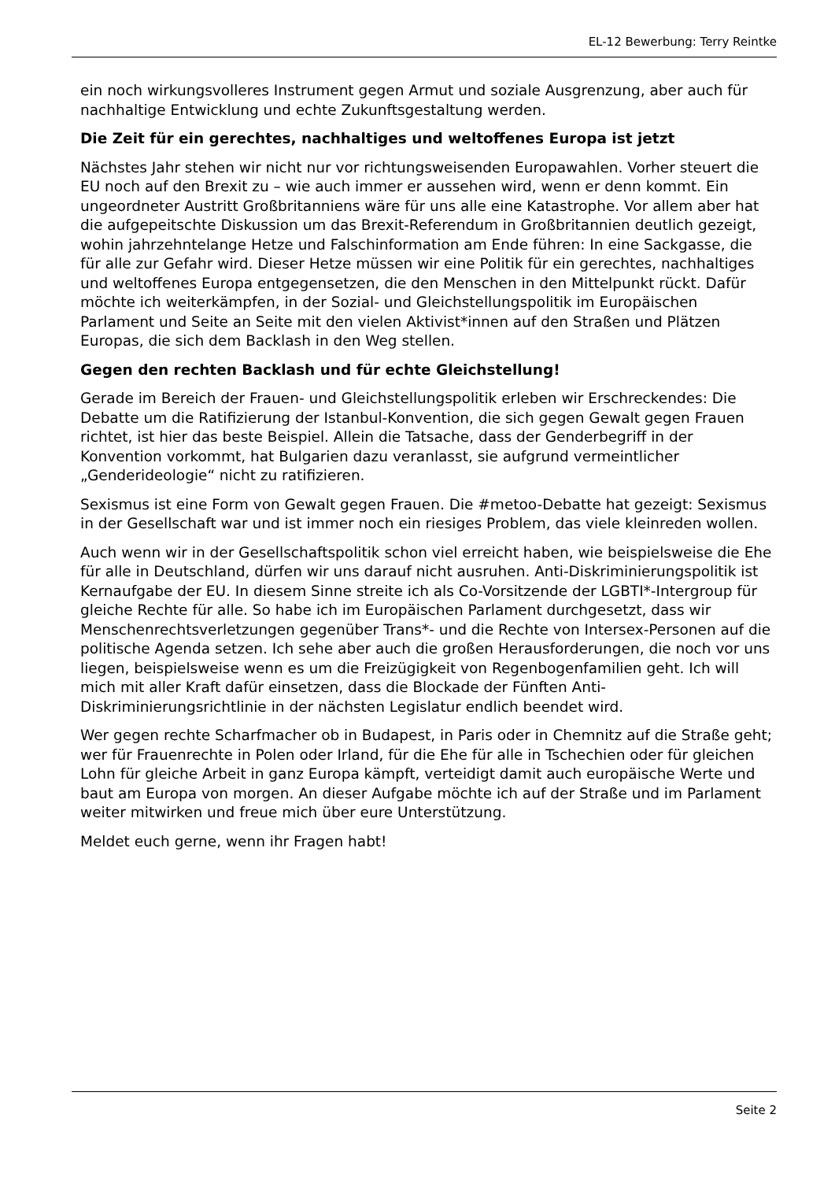EL-12 Bewerbung: Terry Reintke
ein noch wirkungsvolleres Instrument gegen Armut und soziale Ausgrenzung, aber auch für nachhaltige Entwicklung und echte Zukunftsgestaltung werden.
Die Zeit für ein gerechtes, nachhaltiges und weltoffenes Europa ist jetzt
Nächstes Jahr stehen wir nicht nur vor richtungsweisenden Europawahlen. Vorher steuert die EU noch auf den Brexit zu – wie auch immer er aussehen wird, wenn er denn kommt. Ein ungeordneter Austritt Großbritanniens wäre für uns alle eine Katastrophe. Vor allem aber hat die aufgepeitschte Diskussion um das Brexit-Referendum in Großbritannien deutlich gezeigt, wohin jahrzehntelange Hetze und Falschinformation am Ende führen: In eine Sackgasse, die für alle zur Gefahr wird. Dieser Hetze müssen wir eine Politik für ein gerechtes, nachhaltiges und weltoffenes Europa entgegensetzen, die den Menschen in den Mittelpunkt rückt. Dafür möchte ich weiterkämpfen, in der Sozial- und Gleichstellungspolitik im Europäischen Parlament und Seite an Seite mit den vielen Aktivist*innen auf den Straßen und Plätzen Europas, die sich dem Backlash in den Weg stellen.
Gegen den rechten Backlash und für echte Gleichstellung!
Gerade im Bereich der Frauen- und Gleichstellungspolitik erleben wir Erschreckendes: Die Debatte um die Ratifizierung der Istanbul-Konvention, die sich gegen Gewalt gegen Frauen richtet, ist hier das beste Beispiel. Allein die Tatsache, dass der Genderbegriff in der Konvention vorkommt, hat Bulgarien dazu veranlasst, sie aufgrund vermeintlicher „Genderideologie“ nicht zu ratifizieren.
Sexismus ist eine Form von Gewalt gegen Frauen. Die #metoo-Debatte hat gezeigt: Sexismus in der Gesellschaft war und ist immer noch ein riesiges Problem, das viele kleinreden wollen.
Auch wenn wir in der Gesellschaftspolitik schon viel erreicht haben, wie beispielsweise die Ehe für alle in Deutschland, dürfen wir uns darauf nicht ausruhen. Anti-Diskriminierungspolitik ist Kernaufgabe der EU. In diesem Sinne streite ich als Co-Vorsitzende der LGBTI*-Intergroup für gleiche Rechte für alle. So habe ich im Europäischen Parlament durchgesetzt, dass wir Menschenrechtsverletzungen gegenüber Trans*- und die Rechte von Intersex-Personen auf die politische Agenda setzen. Ich sehe aber auch die großen Herausforderungen, die noch vor uns liegen, beispielsweise wenn es um die Freizügigkeit von Regenbogenfamilien geht. Ich will mich mit aller Kraft dafür einsetzen, dass die Blockade der Fünften Anti-Diskriminierungsrichtlinie in der nächsten Legislatur endlich beendet wird.
Wer gegen rechte Scharfmacher ob in Budapest, in Paris oder in Chemnitz auf die Straße geht; wer für Frauenrechte in Polen oder Irland, für die Ehe für alle in Tschechien oder für gleichen Lohn für gleiche Arbeit in ganz Europa kämpft, verteidigt damit auch europäische Werte und baut am Europa von morgen. An dieser Aufgabe möchte ich auf der Straße und im Parlament weiter mitwirken und freue mich über eure Unterstützung.
Meldet euch gerne, wenn ihr Fragen habt!
Seite 2